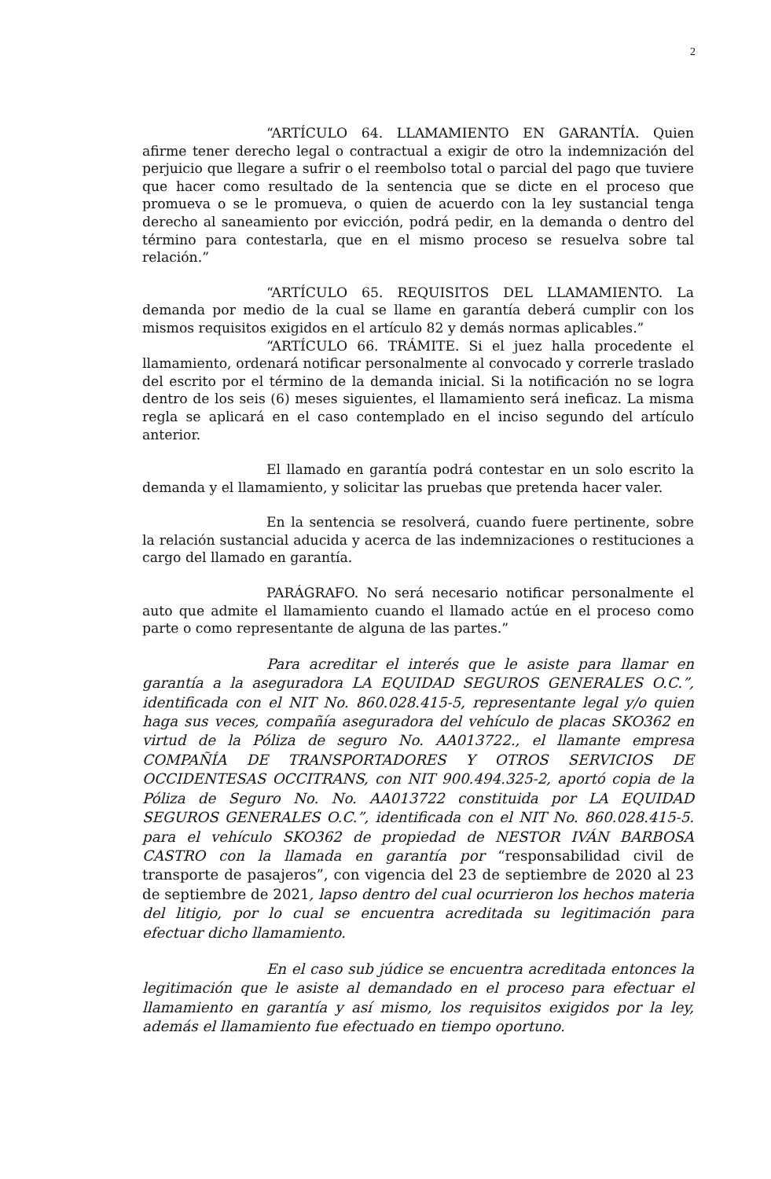2
“ARTÍCULO 64. LLAMAMIENTO EN GARANTÍA. Quien afirme tener derecho legal o contractual a exigir de otro la indemnización del perjuicio que llegare a sufrir o el reembolso total o parcial del pago que tuviere que hacer como resultado de la sentencia que se dicte en el proceso que promueva o se le promueva, o quien de acuerdo con la ley sustancial tenga derecho al saneamiento por evicción, podrá pedir, en la demanda o dentro del término para contestarla, que en el mismo proceso se resuelva sobre tal relación.”
“ARTÍCULO 65. REQUISITOS DEL LLAMAMIENTO. La demanda por medio de la cual se llame en garantía deberá cumplir con los mismos requisitos exigidos en el artículo 82 y demás normas aplicables.”
“ARTÍCULO 66. TRÁMITE. Si el juez halla procedente el llamamiento, ordenará notificar personalmente al convocado y correrle traslado del escrito por el término de la demanda inicial. Si la notificación no se logra dentro de los seis (6) meses siguientes, el llamamiento será ineficaz. La misma regla se aplicará en el caso contemplado en el inciso segundo del artículo anterior.
El llamado en garantía podrá contestar en un solo escrito la demanda y el llamamiento, y solicitar las pruebas que pretenda hacer valer.
En la sentencia se resolverá, cuando fuere pertinente, sobre la relación sustancial aducida y acerca de las indemnizaciones o restituciones a cargo del llamado en garantía.
PARÁGRAFO. No será necesario notificar personalmente el auto que admite el llamamiento cuando el llamado actúe en el proceso como parte o como representante de alguna de las partes.”
Para acreditar el interés que le asiste para llamar en garantía a la aseguradora LA EQUIDAD SEGUROS GENERALES O.C.”, identificada con el NIT No. 860.028.415-5, representante legal y/o quien haga sus veces, compañía aseguradora del vehículo de placas SKO362 en virtud de la Póliza de seguro No. AA013722., el llamante empresa COMPAÑÍA DE TRANSPORTADORES Y OTROS SERVICIOS DE OCCIDENTESAS OCCITRANS, con NIT 900.494.325-2, aportó copia de la Póliza de Seguro No. No. AA013722 constituida por LA EQUIDAD SEGUROS GENERALES O.C.”, identificada con el NIT No. 860.028.415-5. para el vehículo SKO362 de propiedad de NESTOR IVÁN BARBOSA CASTRO con la llamada en garantía por “responsabilidad civil de transporte de pasajeros”, con vigencia del 23 de septiembre de 2020 al 23 de septiembre de 2021, lapso dentro del cual ocurrieron los hechos materia del litigio, por lo cual se encuentra acreditada su legitimación para efectuar dicho llamamiento.
En el caso sub júdice se encuentra acreditada entonces la legitimación que le asiste al demandado en el proceso para efectuar el llamamiento en garantía y así mismo, los requisitos exigidos por la ley, además el llamamiento fue efectuado en tiempo oportuno.